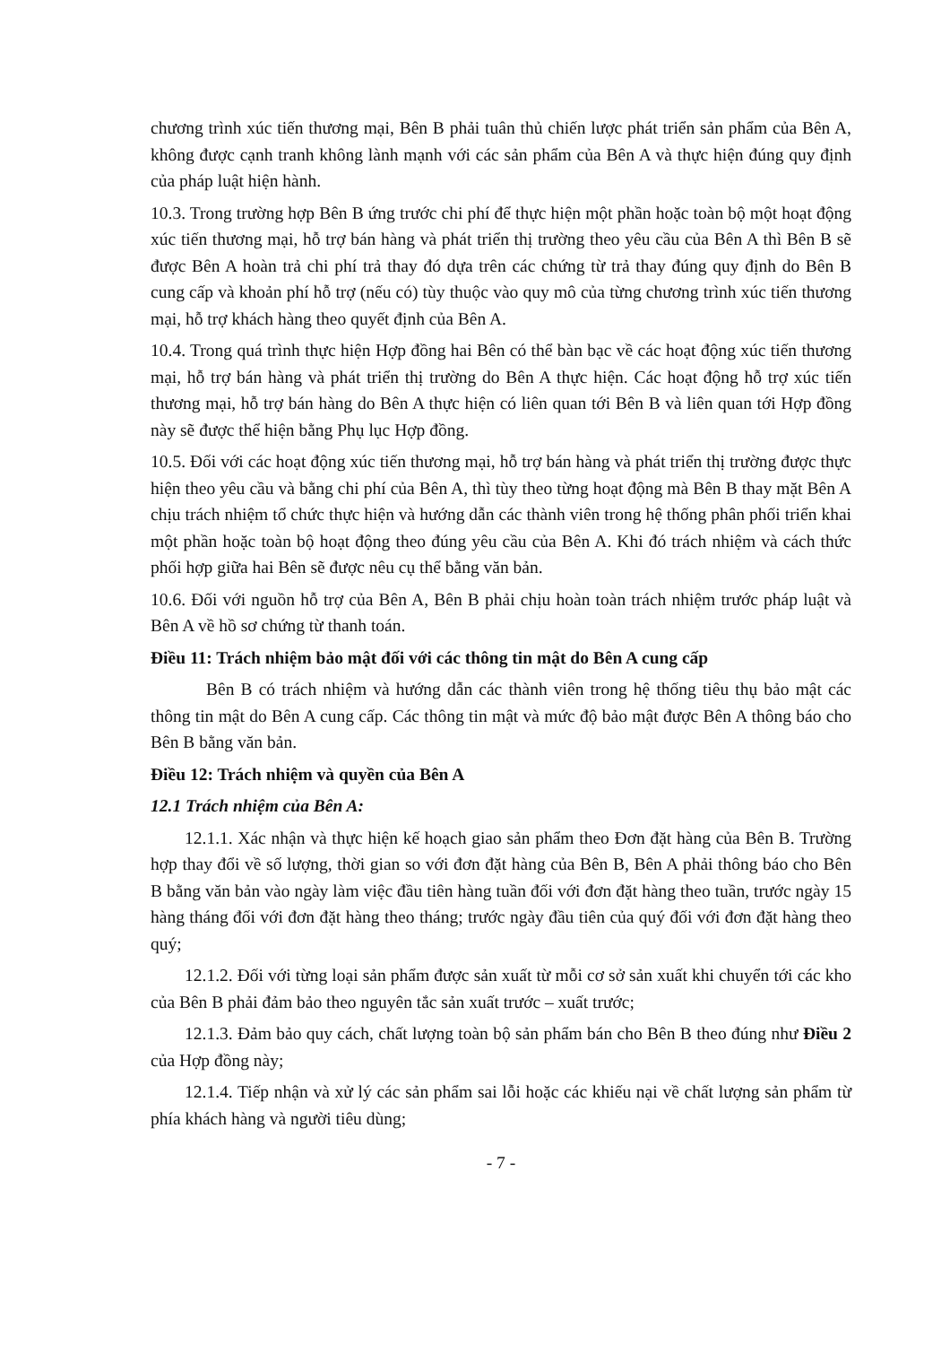chương trình xúc tiến thương mại, Bên B phải tuân thủ chiến lược phát triển sản phẩm của Bên A, không được cạnh tranh không lành mạnh với các sản phẩm của Bên A và thực hiện đúng quy định của pháp luật hiện hành.
10.3. Trong trường hợp Bên B ứng trước chi phí để thực hiện một phần hoặc toàn bộ một hoạt động xúc tiến thương mại, hỗ trợ bán hàng và phát triển thị trường theo yêu cầu của Bên A thì Bên B sẽ được Bên A hoàn trả chi phí trả thay đó dựa trên các chứng từ trả thay đúng quy định do Bên B cung cấp và khoản phí hỗ trợ (nếu có) tùy thuộc vào quy mô của từng chương trình xúc tiến thương mại, hỗ trợ khách hàng theo quyết định của Bên A.
10.4. Trong quá trình thực hiện Hợp đồng hai Bên có thể bàn bạc về các hoạt động xúc tiến thương mại, hỗ trợ bán hàng và phát triển thị trường do Bên A thực hiện. Các hoạt động hỗ trợ xúc tiến thương mại, hỗ trợ bán hàng do Bên A thực hiện có liên quan tới Bên B và liên quan tới Hợp đồng này sẽ được thể hiện bằng Phụ lục Hợp đồng.
10.5. Đối với các hoạt động xúc tiến thương mại, hỗ trợ bán hàng và phát triển thị trường được thực hiện theo yêu cầu và bằng chi phí của Bên A, thì tùy theo từng hoạt động mà Bên B thay mặt Bên A chịu trách nhiệm tổ chức thực hiện và hướng dẫn các thành viên trong hệ thống phân phối triển khai một phần hoặc toàn bộ hoạt động theo đúng yêu cầu của Bên A. Khi đó trách nhiệm và cách thức phối hợp giữa hai Bên sẽ được nêu cụ thể bằng văn bản.
10.6. Đối với nguồn hỗ trợ của Bên A, Bên B phải chịu hoàn toàn trách nhiệm trước pháp luật và Bên A về hồ sơ chứng từ thanh toán.
Điều 11: Trách nhiệm bảo mật đối với các thông tin mật do Bên A cung cấp
Bên B có trách nhiệm và hướng dẫn các thành viên trong hệ thống tiêu thụ bảo mật các thông tin mật do Bên A cung cấp. Các thông tin mật và mức độ bảo mật được Bên A thông báo cho Bên B bằng văn bản.
Điều 12: Trách nhiệm và quyền của Bên A
12.1 Trách nhiệm của Bên A:
12.1.1. Xác nhận và thực hiện kế hoạch giao sản phẩm theo Đơn đặt hàng của Bên B. Trường hợp thay đổi về số lượng, thời gian so với đơn đặt hàng của Bên B, Bên A phải thông báo cho Bên B bằng văn bản vào ngày làm việc đầu tiên hàng tuần đối với đơn đặt hàng theo tuần, trước ngày 15 hàng tháng đối với đơn đặt hàng theo tháng; trước ngày đầu tiên của quý đối với đơn đặt hàng theo quý;
12.1.2. Đối với từng loại sản phẩm được sản xuất từ mỗi cơ sở sản xuất khi chuyển tới các kho của Bên B phải đảm bảo theo nguyên tắc sản xuất trước – xuất trước;
12.1.3. Đảm bảo quy cách, chất lượng toàn bộ sản phẩm bán cho Bên B theo đúng như Điều 2 của Hợp đồng này;
12.1.4. Tiếp nhận và xử lý các sản phẩm sai lỗi hoặc các khiếu nại về chất lượng sản phẩm từ phía khách hàng và người tiêu dùng;
- 7 -